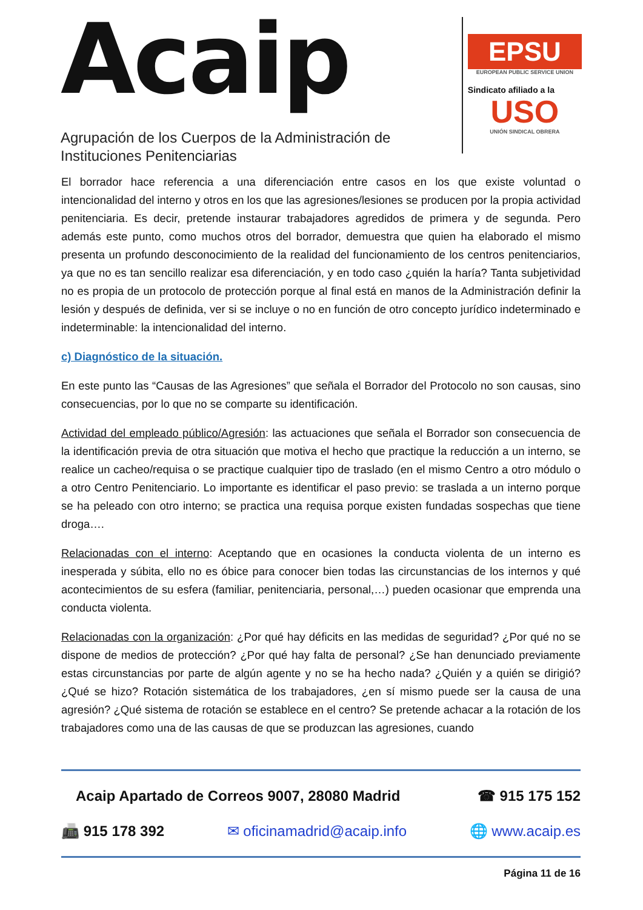Acaip
Agrupación de los Cuerpos de la Administración de
Instituciones Penitenciarias
EPSU
EUROPEAN PUBLIC SERVICE UNION
Sindicato afiliado a la
USO
UNIÓN SINDICAL OBRERA
El borrador hace referencia a una diferenciación entre casos en los que existe voluntad o intencionalidad del interno y otros en los que las agresiones/lesiones se producen por la propia actividad penitenciaria. Es decir, pretende instaurar trabajadores agredidos de primera y de segunda. Pero además este punto, como muchos otros del borrador, demuestra que quien ha elaborado el mismo presenta un profundo desconocimiento de la realidad del funcionamiento de los centros penitenciarios, ya que no es tan sencillo realizar esa diferenciación, y en todo caso ¿quién la haría? Tanta subjetividad no es propia de un protocolo de protección porque al final está en manos de la Administración definir la lesión y después de definida, ver si se incluye o no en función de otro concepto jurídico indeterminado e indeterminable: la intencionalidad del interno.
c) Diagnóstico de la situación.
En este punto las “Causas de las Agresiones” que señala el Borrador del Protocolo no son causas, sino consecuencias, por lo que no se comparte su identificación.
Actividad del empleado público/Agresión: las actuaciones que señala el Borrador son consecuencia de la identificación previa de otra situación que motiva el hecho que practique la reducción a un interno, se realice un cacheo/requisa o se practique cualquier tipo de traslado (en el mismo Centro a otro módulo o a otro Centro Penitenciario. Lo importante es identificar el paso previo: se traslada a un interno porque se ha peleado con otro interno; se practica una requisa porque existen fundadas sospechas que tiene droga….
Relacionadas con el interno: Aceptando que en ocasiones la conducta violenta de un interno es inesperada y súbita, ello no es óbice para conocer bien todas las circunstancias de los internos y qué acontecimientos de su esfera (familiar, penitenciaria, personal,…) pueden ocasionar que emprenda una conducta violenta.
Relacionadas con la organización: ¿Por qué hay déficits en las medidas de seguridad? ¿Por qué no se dispone de medios de protección? ¿Por qué hay falta de personal? ¿Se han denunciado previamente estas circunstancias por parte de algún agente y no se ha hecho nada? ¿Quién y a quién se dirigió? ¿Qué se hizo? Rotación sistemática de los trabajadores, ¿en sí mismo puede ser la causa de una agresión? ¿Qué sistema de rotación se establece en el centro? Se pretende achacar a la rotación de los trabajadores como una de las causas de que se produzcan las agresiones, cuando
Acaip Apartado de Correos 9007, 28080 Madrid ☎ 915 175 152
📠 915 178 392 ✉ oficinamadrid@acaip.info 🌐 www.acaip.es
Página 11 de 16